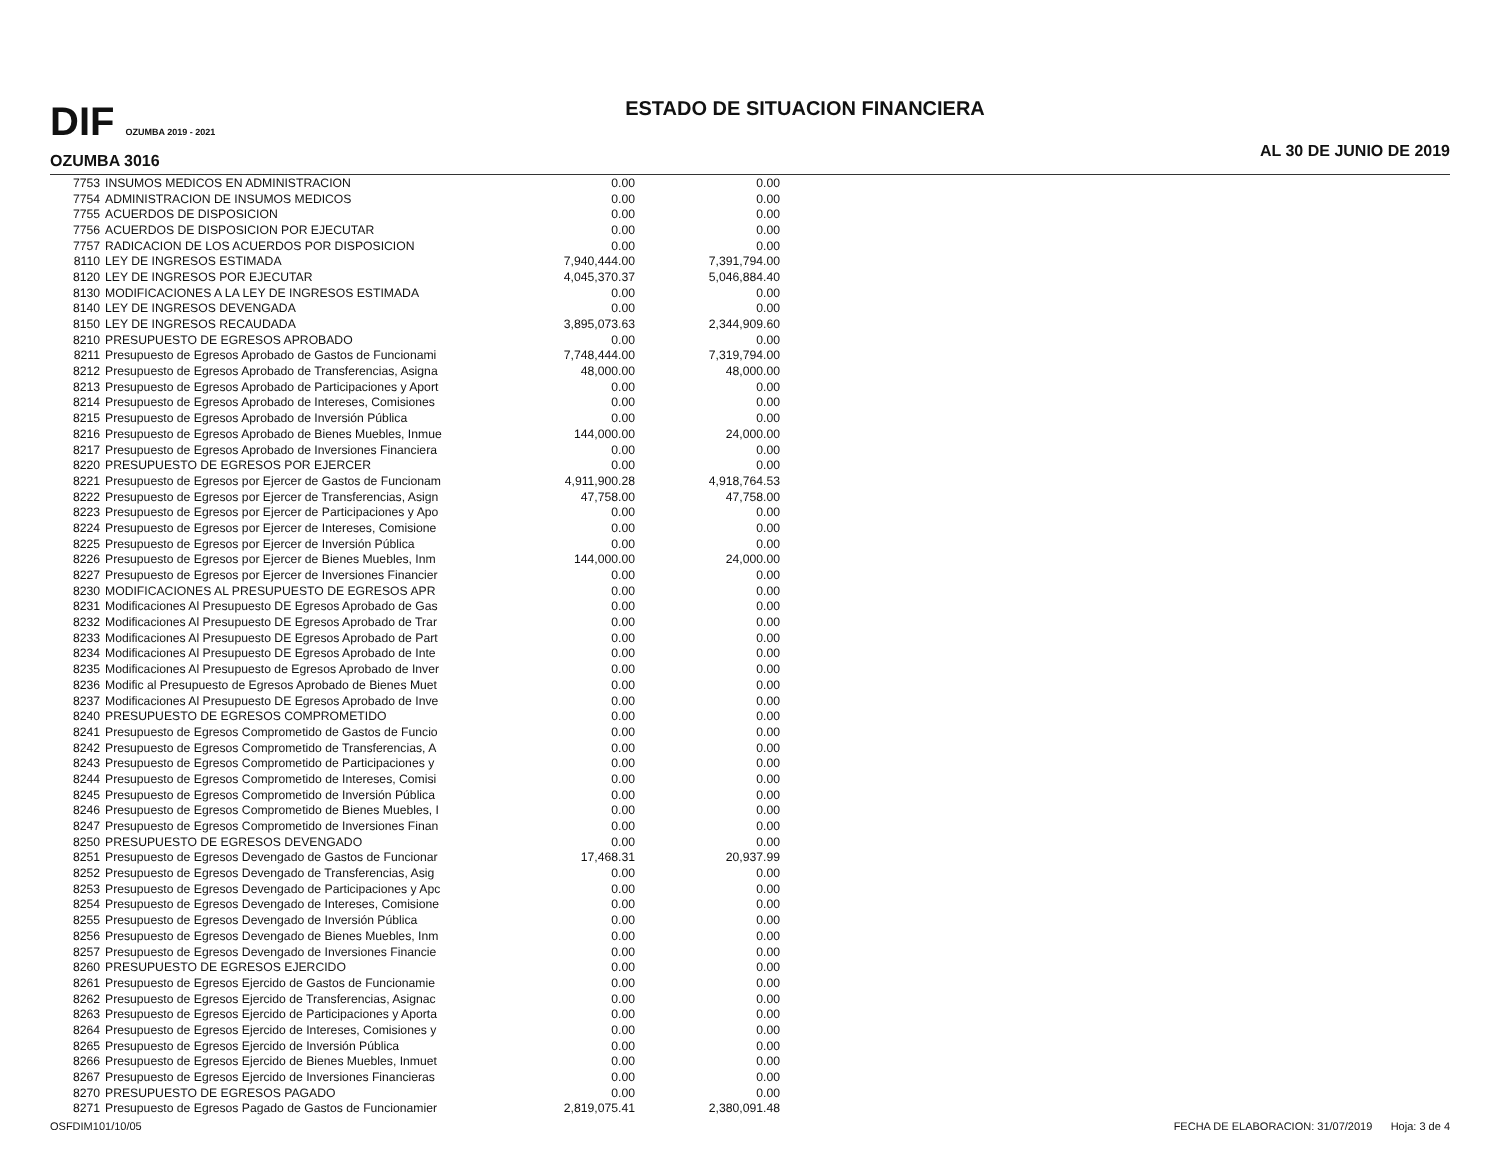DIF OZUMBA 2019 - 2021
OZUMBA 3016
ESTADO DE SITUACION FINANCIERA
AL 30 DE JUNIO DE 2019
| 7753 | INSUMOS MEDICOS EN ADMINISTRACION | 0.00 | 0.00 |
| 7754 | ADMINISTRACION DE INSUMOS MEDICOS | 0.00 | 0.00 |
| 7755 | ACUERDOS DE DISPOSICION | 0.00 | 0.00 |
| 7756 | ACUERDOS DE DISPOSICION POR EJECUTAR | 0.00 | 0.00 |
| 7757 | RADICACION DE LOS ACUERDOS POR DISPOSICION | 0.00 | 0.00 |
| 8110 | LEY DE INGRESOS ESTIMADA | 7,940,444.00 | 7,391,794.00 |
| 8120 | LEY DE INGRESOS POR EJECUTAR | 4,045,370.37 | 5,046,884.40 |
| 8130 | MODIFICACIONES A LA LEY DE INGRESOS ESTIMADA | 0.00 | 0.00 |
| 8140 | LEY DE INGRESOS DEVENGADA | 0.00 | 0.00 |
| 8150 | LEY DE INGRESOS RECAUDADA | 3,895,073.63 | 2,344,909.60 |
| 8210 | PRESUPUESTO DE EGRESOS APROBADO | 0.00 | 0.00 |
| 8211 | Presupuesto de Egresos Aprobado de Gastos de Funcionami | 7,748,444.00 | 7,319,794.00 |
| 8212 | Presupuesto de Egresos Aprobado de Transferencias, Asigna | 48,000.00 | 48,000.00 |
| 8213 | Presupuesto de Egresos Aprobado de Participaciones y Aport | 0.00 | 0.00 |
| 8214 | Presupuesto de Egresos Aprobado de Intereses, Comisiones | 0.00 | 0.00 |
| 8215 | Presupuesto de Egresos Aprobado de Inversión Pública | 0.00 | 0.00 |
| 8216 | Presupuesto de Egresos Aprobado de Bienes Muebles, Inmue | 144,000.00 | 24,000.00 |
| 8217 | Presupuesto de Egresos Aprobado de Inversiones Financiera | 0.00 | 0.00 |
| 8220 | PRESUPUESTO DE EGRESOS POR EJERCER | 0.00 | 0.00 |
| 8221 | Presupuesto de Egresos por Ejercer de Gastos de Funcionam | 4,911,900.28 | 4,918,764.53 |
| 8222 | Presupuesto de Egresos por Ejercer de Transferencias, Asign | 47,758.00 | 47,758.00 |
| 8223 | Presupuesto de Egresos por Ejercer de Participaciones y Apo | 0.00 | 0.00 |
| 8224 | Presupuesto de Egresos por Ejercer de Intereses, Comisione | 0.00 | 0.00 |
| 8225 | Presupuesto de Egresos por Ejercer de Inversión Pública | 0.00 | 0.00 |
| 8226 | Presupuesto de Egresos por Ejercer de Bienes Muebles, Inm | 144,000.00 | 24,000.00 |
| 8227 | Presupuesto de Egresos por Ejercer de Inversiones Financier | 0.00 | 0.00 |
| 8230 | MODIFICACIONES AL PRESUPUESTO DE EGRESOS APR | 0.00 | 0.00 |
| 8231 | Modificaciones Al Presupuesto DE Egresos Aprobado de Gas | 0.00 | 0.00 |
| 8232 | Modificaciones Al Presupuesto DE Egresos Aprobado de Trar | 0.00 | 0.00 |
| 8233 | Modificaciones Al Presupuesto DE Egresos Aprobado de Part | 0.00 | 0.00 |
| 8234 | Modificaciones Al Presupuesto DE Egresos Aprobado de Inte | 0.00 | 0.00 |
| 8235 | Modificaciones Al Presupuesto de Egresos Aprobado de Inver | 0.00 | 0.00 |
| 8236 | Modific al Presupuesto de Egresos Aprobado de Bienes Muet | 0.00 | 0.00 |
| 8237 | Modificaciones Al Presupuesto DE Egresos Aprobado de Inve | 0.00 | 0.00 |
| 8240 | PRESUPUESTO DE EGRESOS COMPROMETIDO | 0.00 | 0.00 |
| 8241 | Presupuesto de Egresos Comprometido de Gastos de Funcio | 0.00 | 0.00 |
| 8242 | Presupuesto de Egresos Comprometido de Transferencias, A | 0.00 | 0.00 |
| 8243 | Presupuesto de Egresos Comprometido de Participaciones y | 0.00 | 0.00 |
| 8244 | Presupuesto de Egresos Comprometido de Intereses, Comisi | 0.00 | 0.00 |
| 8245 | Presupuesto de Egresos Comprometido de Inversión Pública | 0.00 | 0.00 |
| 8246 | Presupuesto de Egresos Comprometido de Bienes Muebles, I | 0.00 | 0.00 |
| 8247 | Presupuesto de Egresos Comprometido de Inversiones Finan | 0.00 | 0.00 |
| 8250 | PRESUPUESTO DE EGRESOS DEVENGADO | 0.00 | 0.00 |
| 8251 | Presupuesto de Egresos Devengado de Gastos de Funcionar | 17,468.31 | 20,937.99 |
| 8252 | Presupuesto de Egresos Devengado de Transferencias, Asig | 0.00 | 0.00 |
| 8253 | Presupuesto de Egresos Devengado de Participaciones y Apc | 0.00 | 0.00 |
| 8254 | Presupuesto de Egresos Devengado de Intereses, Comisione | 0.00 | 0.00 |
| 8255 | Presupuesto de Egresos Devengado de Inversión Pública | 0.00 | 0.00 |
| 8256 | Presupuesto de Egresos Devengado de Bienes Muebles, Inm | 0.00 | 0.00 |
| 8257 | Presupuesto de Egresos Devengado de Inversiones Financie | 0.00 | 0.00 |
| 8260 | PRESUPUESTO DE EGRESOS EJERCIDO | 0.00 | 0.00 |
| 8261 | Presupuesto de Egresos Ejercido de Gastos de Funcionamie | 0.00 | 0.00 |
| 8262 | Presupuesto de Egresos Ejercido de Transferencias, Asignac | 0.00 | 0.00 |
| 8263 | Presupuesto de Egresos Ejercido de Participaciones y Aporta | 0.00 | 0.00 |
| 8264 | Presupuesto de Egresos Ejercido de Intereses, Comisiones y | 0.00 | 0.00 |
| 8265 | Presupuesto de Egresos Ejercido de Inversión Pública | 0.00 | 0.00 |
| 8266 | Presupuesto de Egresos Ejercido de Bienes Muebles, Inmuet | 0.00 | 0.00 |
| 8267 | Presupuesto de Egresos Ejercido de Inversiones Financieras | 0.00 | 0.00 |
| 8270 | PRESUPUESTO DE EGRESOS PAGADO | 0.00 | 0.00 |
| 8271 | Presupuesto de Egresos Pagado de Gastos de Funcionamier | 2,819,075.41 | 2,380,091.48 |
OSFDIM101/10/05 FECHA DE ELABORACION: 31/07/2019 Hoja: 3 de 4